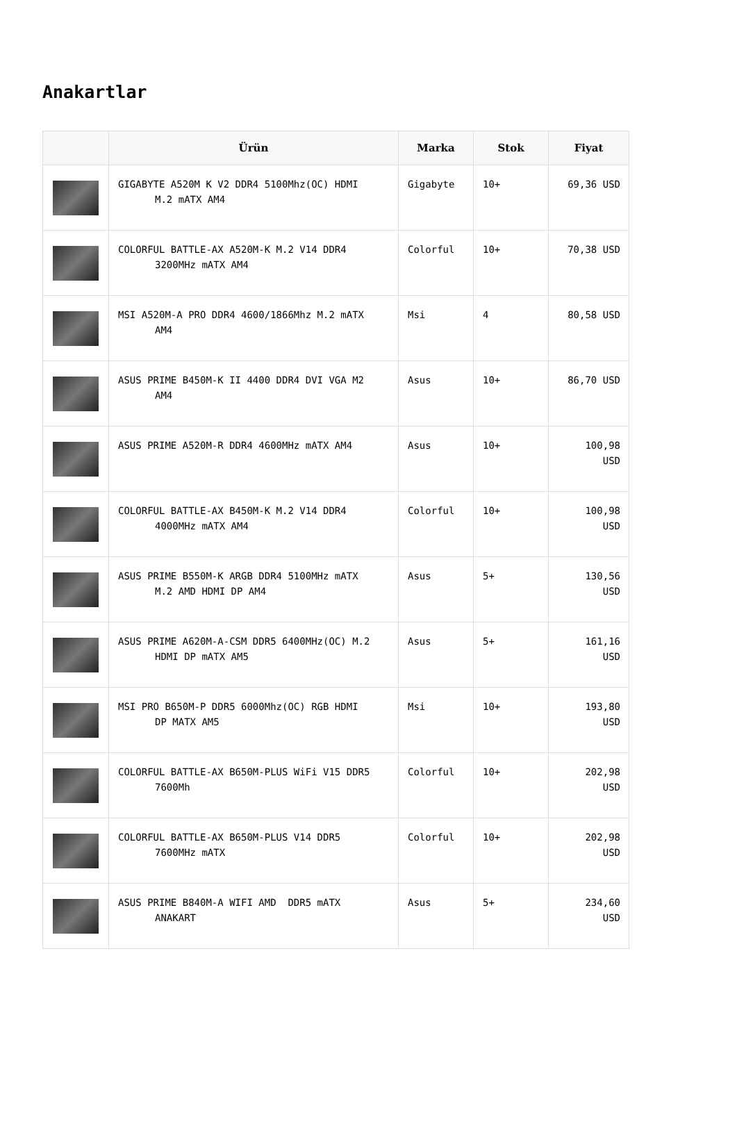Anakartlar
| | Ürün | Marka | Stok | Fiyat |
| --- | --- | --- | --- | --- |
| | GIGABYTE A520M K V2 DDR4 5100Mhz(OC) HDMI M.2 mATX AM4 | Gigabyte | 10+ | 69,36 USD |
| | COLORFUL BATTLE-AX A520M-K M.2 V14 DDR4 3200MHz mATX AM4 | Colorful | 10+ | 70,38 USD |
| | MSI A520M-A PRO DDR4 4600/1866Mhz M.2 mATX AM4 | Msi | 4 | 80,58 USD |
| | ASUS PRIME B450M-K II 4400 DDR4 DVI VGA M2 AM4 | Asus | 10+ | 86,70 USD |
| | ASUS PRIME A520M-R DDR4 4600MHz mATX AM4 | Asus | 10+ | 100,98 USD |
| | COLORFUL BATTLE-AX B450M-K M.2 V14 DDR4 4000MHz mATX AM4 | Colorful | 10+ | 100,98 USD |
| | ASUS PRIME B550M-K ARGB DDR4 5100MHz mATX M.2 AMD HDMI DP AM4 | Asus | 5+ | 130,56 USD |
| | ASUS PRIME A620M-A-CSM DDR5 6400MHz(OC) M.2 HDMI DP mATX AM5 | Asus | 5+ | 161,16 USD |
| | MSI PRO B650M-P DDR5 6000Mhz(OC) RGB HDMI DP MATX AM5 | Msi | 10+ | 193,80 USD |
| | COLORFUL BATTLE-AX B650M-PLUS WiFi V15 DDR5 7600Mh | Colorful | 10+ | 202,98 USD |
| | COLORFUL BATTLE-AX B650M-PLUS V14 DDR5 7600MHz mATX | Colorful | 10+ | 202,98 USD |
| | ASUS PRIME B840M-A WIFI AMD DDR5 mATX ANAKART | Asus | 5+ | 234,60 USD |